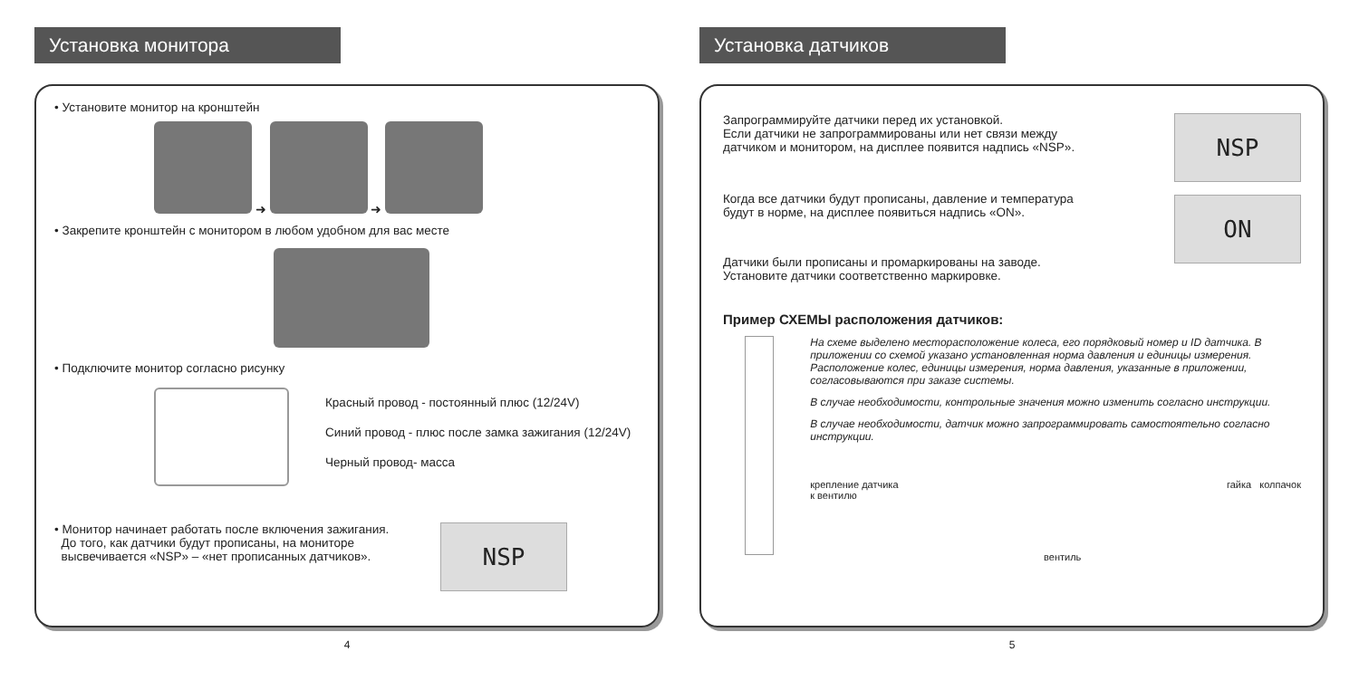Установка монитора
• Установите монитор на кронштейн
➜ ➜
• Закрепите кронштейн с монитором в любом удобном для вас месте
• Подключите монитор согласно рисунку
Красный провод - постоянный плюс (12/24V)
Синий провод - плюс после замка зажигания (12/24V)
Черный провод- масса
• Монитор начинает работать после включения зажигания.
До того, как датчики будут прописаны, на мониторе
высвечивается «NSP» – «нет прописанных датчиков».
NSP
4
Установка датчиков
Запрограммируйте датчики перед их установкой.
Если датчики не запрограммированы или нет связи между
датчиком и монитором, на дисплее появится надпись «NSP».
Когда все датчики будут прописаны, давление и температура
будут в норме, на дисплее появиться надпись «ON».
Датчики были прописаны и промаркированы на заводе.
Установите датчики соответственно маркировке.
NSP
ON
Пример СХЕМЫ расположения датчиков:
На схеме выделено месторасположение колеса, его порядковый номер и ID датчика. В приложении со схемой указано установленная норма давления и единицы измерения. Расположение колес, единицы измерения, норма давления, указанные в приложении, согласовываются при заказе системы.
В случае необходимости, контрольные значения можно изменить согласно инструкции.
В случае необходимости, датчик можно запрограммировать самостоятельно согласно инструкции.
крепление датчика
к вентилю вентиль гайка колпачок
5